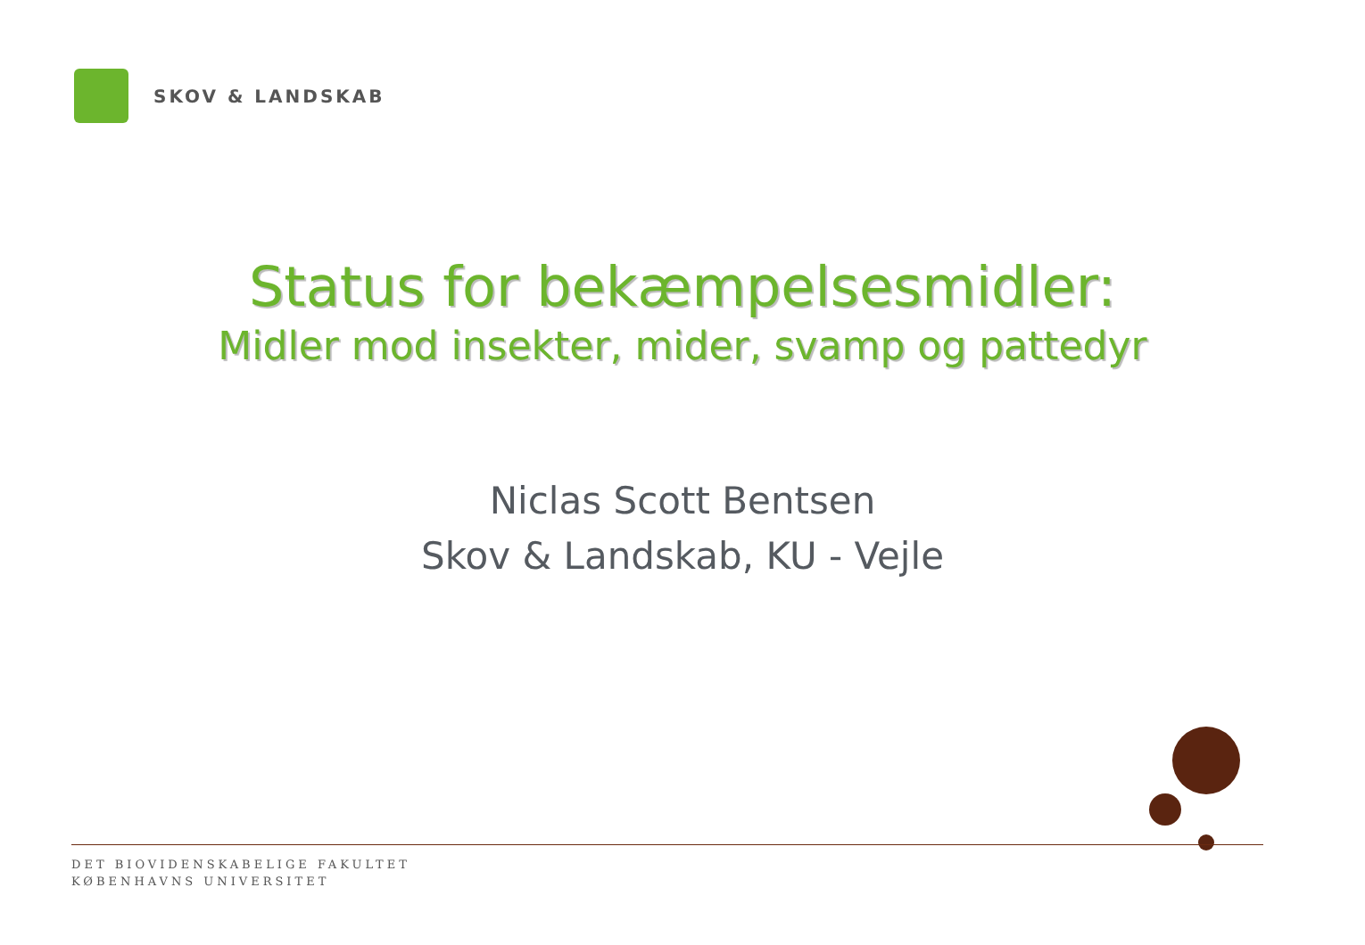SKOV & LANDSKAB
Status for bekæmpelsesmidler:
Midler mod insekter, mider, svamp og pattedyr
Niclas Scott Bentsen
Skov & Landskab, KU - Vejle
DET BIOVIDENSKABELIGE FAKULTET
KØBENHAVNS UNIVERSITET